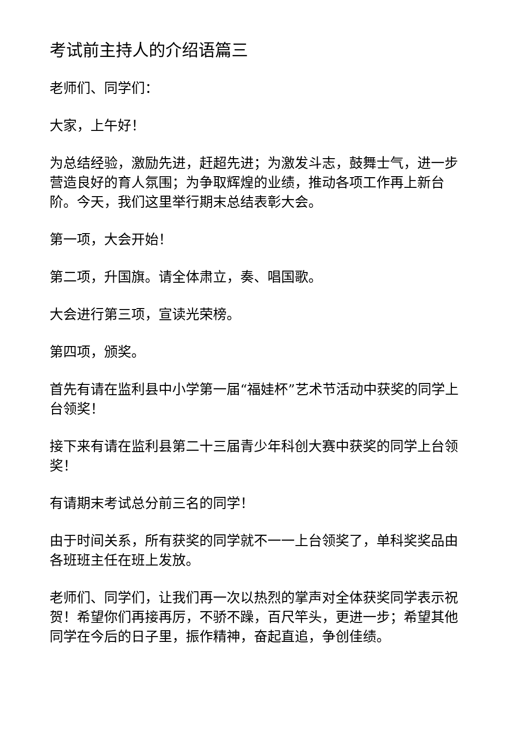考试前主持人的介绍语篇三
老师们、同学们：
大家，上午好！
为总结经验，激励先进，赶超先进；为激发斗志，鼓舞士气，进一步营造良好的育人氛围；为争取辉煌的业绩，推动各项工作再上新台阶。今天，我们这里举行期末总结表彰大会。
第一项，大会开始！
第二项，升国旗。请全体肃立，奏、唱国歌。
大会进行第三项，宣读光荣榜。
第四项，颁奖。
首先有请在监利县中小学第一届“福娃杯”艺术节活动中获奖的同学上台领奖！
接下来有请在监利县第二十三届青少年科创大赛中获奖的同学上台领奖！
有请期末考试总分前三名的同学！
由于时间关系，所有获奖的同学就不一一上台领奖了，单科奖奖品由各班班主任在班上发放。
老师们、同学们，让我们再一次以热烈的掌声对全体获奖同学表示祝贺！希望你们再接再厉，不骄不躁，百尺竿头，更进一步；希望其他同学在今后的日子里，振作精神，奋起直追，争创佳绩。